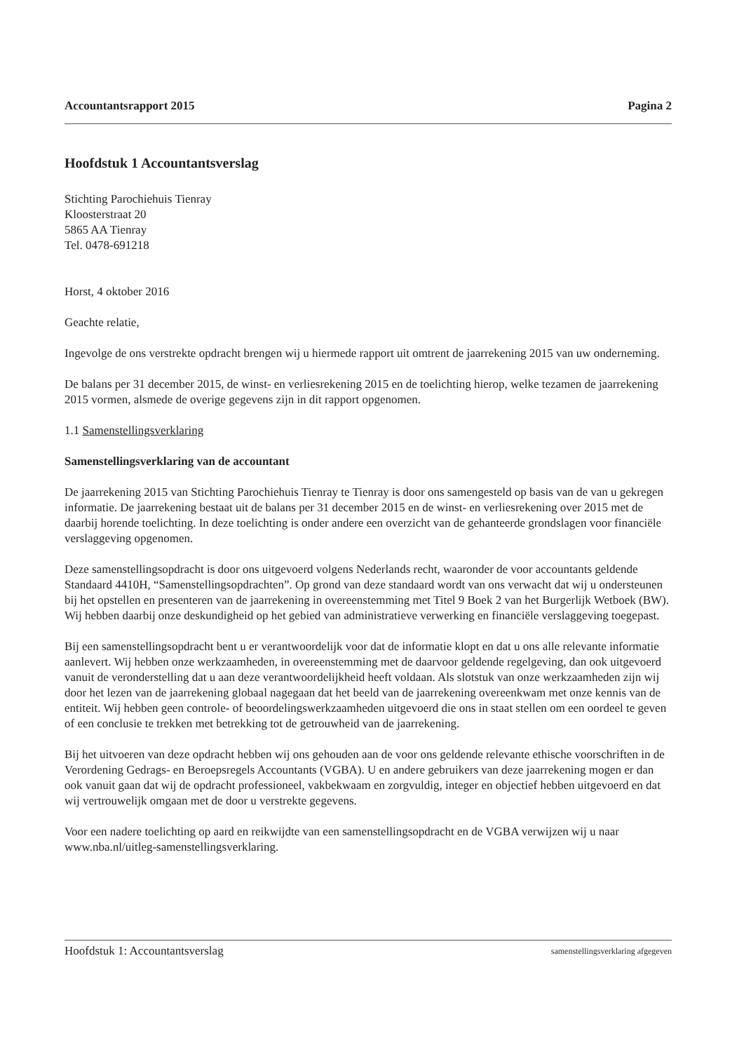Accountantsrapport 2015 Pagina 2
Hoofdstuk 1 Accountantsverslag
Stichting Parochiehuis Tienray
Kloosterstraat 20
5865 AA Tienray
Tel. 0478-691218
Horst, 4 oktober 2016
Geachte relatie,
Ingevolge de ons verstrekte opdracht brengen wij u hiermede rapport uit omtrent de jaarrekening 2015 van uw onderneming.
De balans per 31 december 2015, de winst- en verliesrekening 2015 en de toelichting hierop, welke tezamen de jaarrekening 2015 vormen, alsmede de overige gegevens zijn in dit rapport opgenomen.
1.1 Samenstellingsverklaring
Samenstellingsverklaring van de accountant
De jaarrekening 2015 van Stichting Parochiehuis Tienray te Tienray is door ons samengesteld op basis van de van u gekregen informatie. De jaarrekening bestaat uit de balans per 31 december 2015 en de winst- en verliesrekening over 2015 met de daarbij horende toelichting. In deze toelichting is onder andere een overzicht van de gehanteerde grondslagen voor financiële verslaggeving opgenomen.
Deze samenstellingsopdracht is door ons uitgevoerd volgens Nederlands recht, waaronder de voor accountants geldende Standaard 4410H, “Samenstellingsopdrachten”. Op grond van deze standaard wordt van ons verwacht dat wij u ondersteunen bij het opstellen en presenteren van de jaarrekening in overeenstemming met Titel 9 Boek 2 van het Burgerlijk Wetboek (BW). Wij hebben daarbij onze deskundigheid op het gebied van administratieve verwerking en financiële verslaggeving toegepast.
Bij een samenstellingsopdracht bent u er verantwoordelijk voor dat de informatie klopt en dat u ons alle relevante informatie aanlevert. Wij hebben onze werkzaamheden, in overeenstemming met de daarvoor geldende regelgeving, dan ook uitgevoerd vanuit de veronderstelling dat u aan deze verantwoordelijkheid heeft voldaan. Als slotstuk van onze werkzaamheden zijn wij door het lezen van de jaarrekening globaal nagegaan dat het beeld van de jaarrekening overeenkwam met onze kennis van de entiteit. Wij hebben geen controle- of beoordelingswerkzaamheden uitgevoerd die ons in staat stellen om een oordeel te geven of een conclusie te trekken met betrekking tot de getrouwheid van de jaarrekening.
Bij het uitvoeren van deze opdracht hebben wij ons gehouden aan de voor ons geldende relevante ethische voorschriften in de Verordening Gedrags- en Beroepsregels Accountants (VGBA). U en andere gebruikers van deze jaarrekening mogen er dan ook vanuit gaan dat wij de opdracht professioneel, vakbekwaam en zorgvuldig, integer en objectief hebben uitgevoerd en dat wij vertrouwelijk omgaan met de door u verstrekte gegevens.
Voor een nadere toelichting op aard en reikwijdte van een samenstellingsopdracht en de VGBA verwijzen wij u naar www.nba.nl/uitleg-samenstellingsverklaring.
Hoofdstuk 1: Accountantsverslag samenstellingsverklaring afgegeven